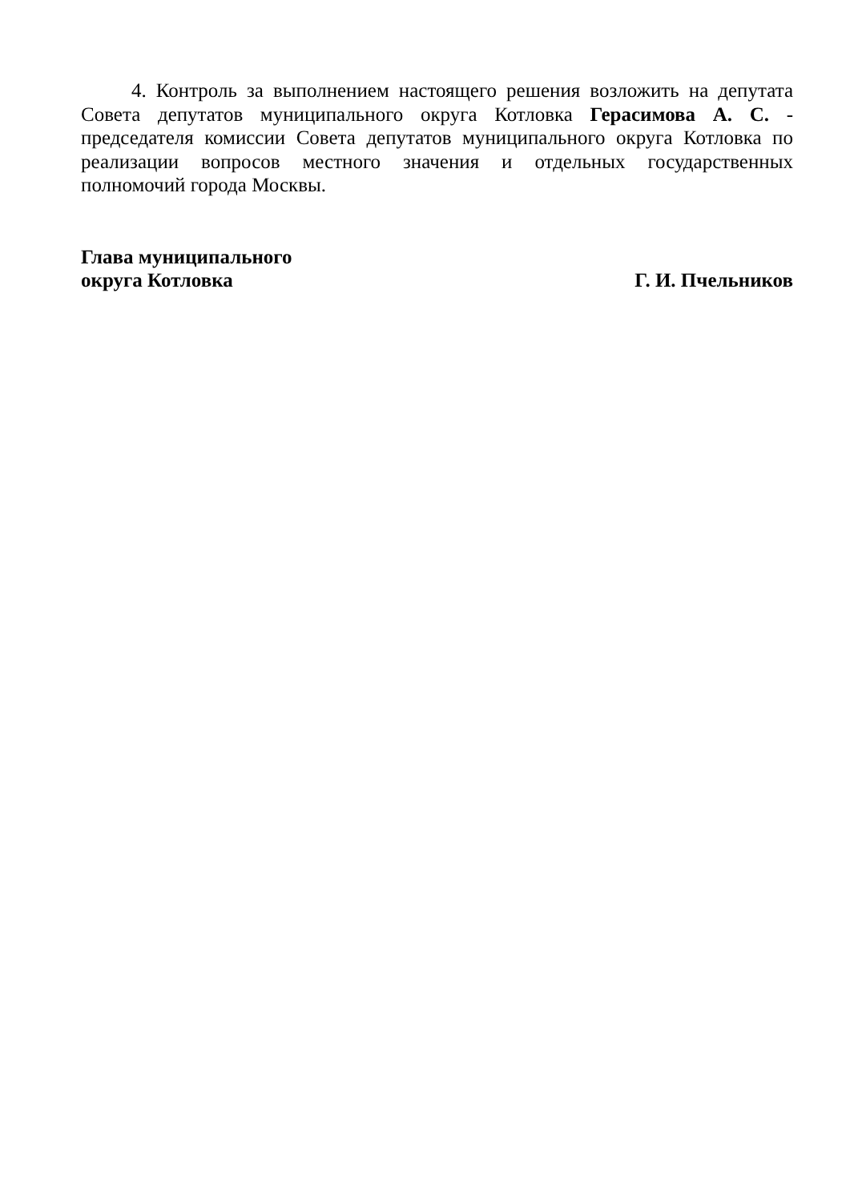4. Контроль за выполнением настоящего решения возложить на депутата Совета депутатов муниципального округа Котловка Герасимова А. С. - председателя комиссии Совета депутатов муниципального округа Котловка по реализации вопросов местного значения и отдельных государственных полномочий города Москвы.
Глава муниципального
округа Котловка Г. И. Пчельников